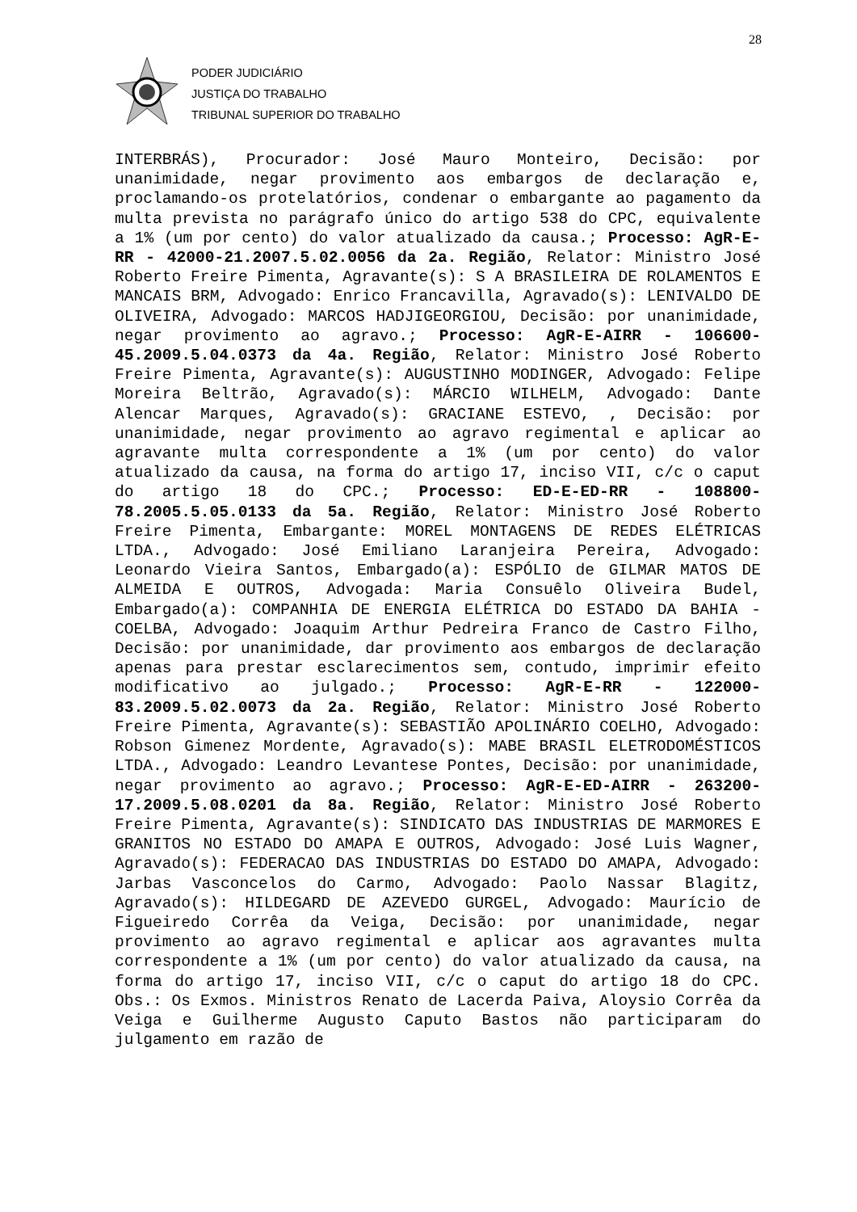28
PODER JUDICIÁRIO
JUSTIÇA DO TRABALHO
TRIBUNAL SUPERIOR DO TRABALHO
INTERBRÁS), Procurador: José Mauro Monteiro, Decisão: por unanimidade, negar provimento aos embargos de declaração e, proclamando-os protelatórios, condenar o embargante ao pagamento da multa prevista no parágrafo único do artigo 538 do CPC, equivalente a 1% (um por cento) do valor atualizado da causa.; Processo: AgR-E-RR - 42000-21.2007.5.02.0056 da 2a. Região, Relator: Ministro José Roberto Freire Pimenta, Agravante(s): S A BRASILEIRA DE ROLAMENTOS E MANCAIS BRM, Advogado: Enrico Francavilla, Agravado(s): LENIVALDO DE OLIVEIRA, Advogado: MARCOS HADJIGEORGIOU, Decisão: por unanimidade, negar provimento ao agravo.; Processo: AgR-E-AIRR - 106600-45.2009.5.04.0373 da 4a. Região, Relator: Ministro José Roberto Freire Pimenta, Agravante(s): AUGUSTINHO MODINGER, Advogado: Felipe Moreira Beltrão, Agravado(s): MÁRCIO WILHELM, Advogado: Dante Alencar Marques, Agravado(s): GRACIANE ESTEVO, , Decisão: por unanimidade, negar provimento ao agravo regimental e aplicar ao agravante multa correspondente a 1% (um por cento) do valor atualizado da causa, na forma do artigo 17, inciso VII, c/c o caput do artigo 18 do CPC.; Processo: ED-E-ED-RR - 108800-78.2005.5.05.0133 da 5a. Região, Relator: Ministro José Roberto Freire Pimenta, Embargante: MOREL MONTAGENS DE REDES ELÉTRICAS LTDA., Advogado: José Emiliano Laranjeira Pereira, Advogado: Leonardo Vieira Santos, Embargado(a): ESPÓLIO de GILMAR MATOS DE ALMEIDA E OUTROS, Advogada: Maria Consuêlo Oliveira Budel, Embargado(a): COMPANHIA DE ENERGIA ELÉTRICA DO ESTADO DA BAHIA - COELBA, Advogado: Joaquim Arthur Pedreira Franco de Castro Filho, Decisão: por unanimidade, dar provimento aos embargos de declaração apenas para prestar esclarecimentos sem, contudo, imprimir efeito modificativo ao julgado.; Processo: AgR-E-RR - 122000-83.2009.5.02.0073 da 2a. Região, Relator: Ministro José Roberto Freire Pimenta, Agravante(s): SEBASTIÃO APOLINÁRIO COELHO, Advogado: Robson Gimenez Mordente, Agravado(s): MABE BRASIL ELETRODOMÉSTICOS LTDA., Advogado: Leandro Levantese Pontes, Decisão: por unanimidade, negar provimento ao agravo.; Processo: AgR-E-ED-AIRR - 263200-17.2009.5.08.0201 da 8a. Região, Relator: Ministro José Roberto Freire Pimenta, Agravante(s): SINDICATO DAS INDUSTRIAS DE MARMORES E GRANITOS NO ESTADO DO AMAPA E OUTROS, Advogado: José Luis Wagner, Agravado(s): FEDERACAO DAS INDUSTRIAS DO ESTADO DO AMAPA, Advogado: Jarbas Vasconcelos do Carmo, Advogado: Paolo Nassar Blagitz, Agravado(s): HILDEGARD DE AZEVEDO GURGEL, Advogado: Maurício de Figueiredo Corrêa da Veiga, Decisão: por unanimidade, negar provimento ao agravo regimental e aplicar aos agravantes multa correspondente a 1% (um por cento) do valor atualizado da causa, na forma do artigo 17, inciso VII, c/c o caput do artigo 18 do CPC. Obs.: Os Exmos. Ministros Renato de Lacerda Paiva, Aloysio Corrêa da Veiga e Guilherme Augusto Caputo Bastos não participaram do julgamento em razão de